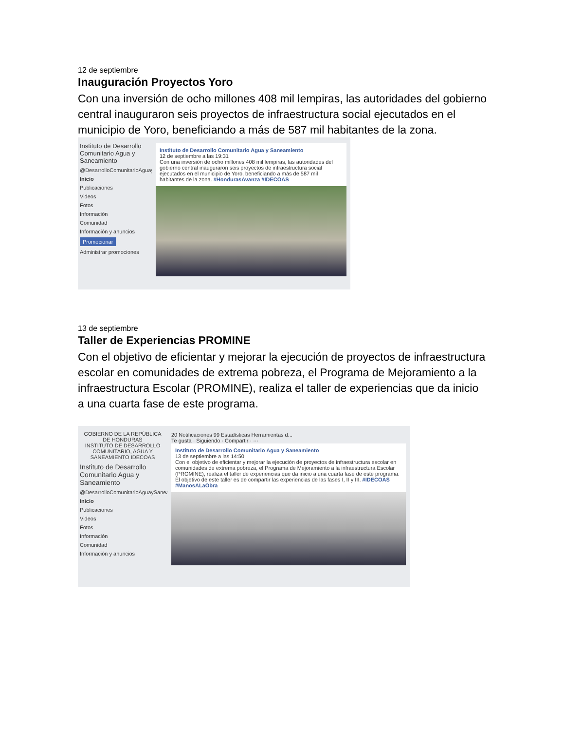12 de septiembre
Inauguración Proyectos Yoro
Con una inversión de ocho millones 408 mil lempiras, las autoridades del gobierno central inauguraron seis proyectos de infraestructura social ejecutados en el municipio de Yoro, beneficiando a más de 587 mil habitantes de la zona.
Instituto de Desarrollo Comunitario Agua y Saneamiento
@DesarrolloComunitarioAguaySaneamiento
Inicio
Publicaciones
Videos
Fotos
Información
Comunidad
Información y anuncios
Promocionar
Administrar promociones
Instituto de Desarrollo Comunitario Agua y Saneamiento
12 de septiembre a las 19:31
Con una inversión de ocho millones 408 mil lempiras, las autoridades del gobierno central inauguraron seis proyectos de infraestructura social ejecutados en el municipio de Yoro, beneficiando a más de 587 mil habitantes de la zona. #HondurasAvanza #IDECOAS
13 de septiembre
Taller de Experiencias PROMINE
Con el objetivo de eficientar y mejorar la ejecución de proyectos de infraestructura escolar en comunidades de extrema pobreza, el Programa de Mejoramiento a la infraestructura Escolar (PROMINE), realiza el taller de experiencias que da inicio a una cuarta fase de este programa.
GOBIERNO DE LA REPÚBLICA DE HONDURAS
INSTITUTO DE DESARROLLO COMUNITARIO, AGUA Y SANEAMIENTO IDECOAS
Instituto de Desarrollo Comunitario Agua y Saneamiento
@DesarrolloComunitarioAguaySaneamiento
Inicio
Publicaciones
Videos
Fotos
Información
Comunidad
Información y anuncios
20 Notificaciones 99 Estadísticas Herramientas d...
Te gusta · Siguiendo · Compartir · ···
Instituto de Desarrollo Comunitario Agua y Saneamiento
13 de septiembre a las 14:50
Con el objetivo de eficientar y mejorar la ejecución de proyectos de infraestructura escolar en comunidades de extrema pobreza, el Programa de Mejoramiento a la infraestructura Escolar (PROMINE), realiza el taller de experiencias que da inicio a una cuarta fase de este programa.
El objetivo de este taller es de compartir las experiencias de las fases I, II y III. #IDECOAS #ManosALaObra